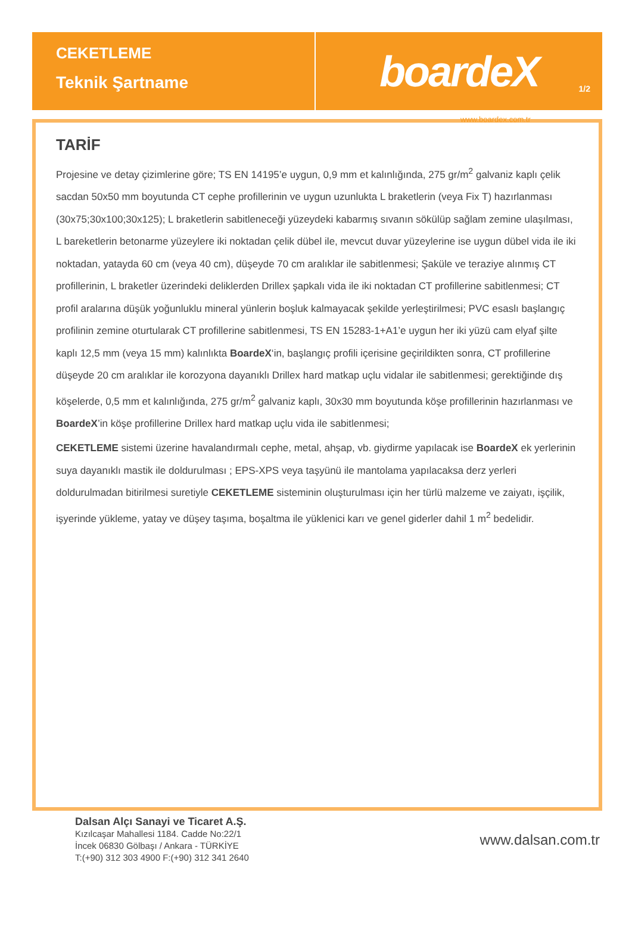CEKETLEME
Teknik Şartname
boardeX
1/2
www.boardex.com.tr
TARİF
Projesine ve detay çizimlerine göre; TS EN 14195’e uygun, 0,9 mm et kalınlığında, 275 gr/m<sup>2</sup> galvaniz kaplı çelik sacdan 50x50 mm boyutunda CT cephe profillerinin ve uygun uzunlukta L braketlerin (veya Fix T) hazırlanması (30x75;30x100;30x125); L braketlerin sabitleneceği yüzeydeki kabarmış sıvanın sökülüp sağlam zemine ulaşılması, L bareketlerin betonarme yüzeylere iki noktadan çelik dübel ile, mevcut duvar yüzeylerine ise uygun dübel vida ile iki noktadan, yatayda 60 cm (veya 40 cm), düşeyde 70 cm aralıklar ile sabitlenmesi; Şaküle ve teraziye alınmış CT profillerinin, L braketler üzerindeki deliklerden Drillex şapkalı vida ile iki noktadan CT profillerine sabitlenmesi; CT profil aralarına düşük yoğunluklu mineral yünlerin boşluk kalmayacak şekilde yerleştirilmesi; PVC esaslı başlangıç profilinin zemine oturtularak CT profillerine sabitlenmesi, TS EN 15283-1+A1’e uygun her iki yüzü cam elyaf şilte kaplı 12,5 mm (veya 15 mm) kalınlıkta BoardeX‘in, başlangıç profili içerisine geçirildikten sonra, CT profillerine düşeyde 20 cm aralıklar ile korozyona dayanıklı Drillex hard matkap uçlu vidalar ile sabitlenmesi; gerektiğinde dış köşelerde, 0,5 mm et kalınlığında, 275 gr/m<sup>2</sup> galvaniz kaplı, 30x30 mm boyutunda köşe profillerinin hazırlanması ve BoardeX’in köşe profillerine Drillex hard matkap uçlu vida ile sabitlenmesi;
CEKETLEME sistemi üzerine havalandırmalı cephe, metal, ahşap, vb. giydirme yapılacak ise BoardeX ek yerlerinin suya dayanıklı mastik ile doldurulması ; EPS-XPS veya taşyünü ile mantolama yapılacaksa derz yerleri doldurulmadan bitirilmesi suretiyle CEKETLEME sisteminin oluşturulması için her türlü malzeme ve zaiyatı, işçilik, işyerinde yükleme, yatay ve düşey taşıma, boşaltma ile yüklenici karı ve genel giderler dahil 1 m<sup>2</sup> bedelidir.
Dalsan Alçı Sanayi ve Ticaret A.Ş.
Kızılcaşar Mahallesi 1184. Cadde No:22/1
İncek 06830 Gölbaşı / Ankara - TÜRKİYE
T:(+90) 312 303 4900 F:(+90) 312 341 2640
www.dalsan.com.tr